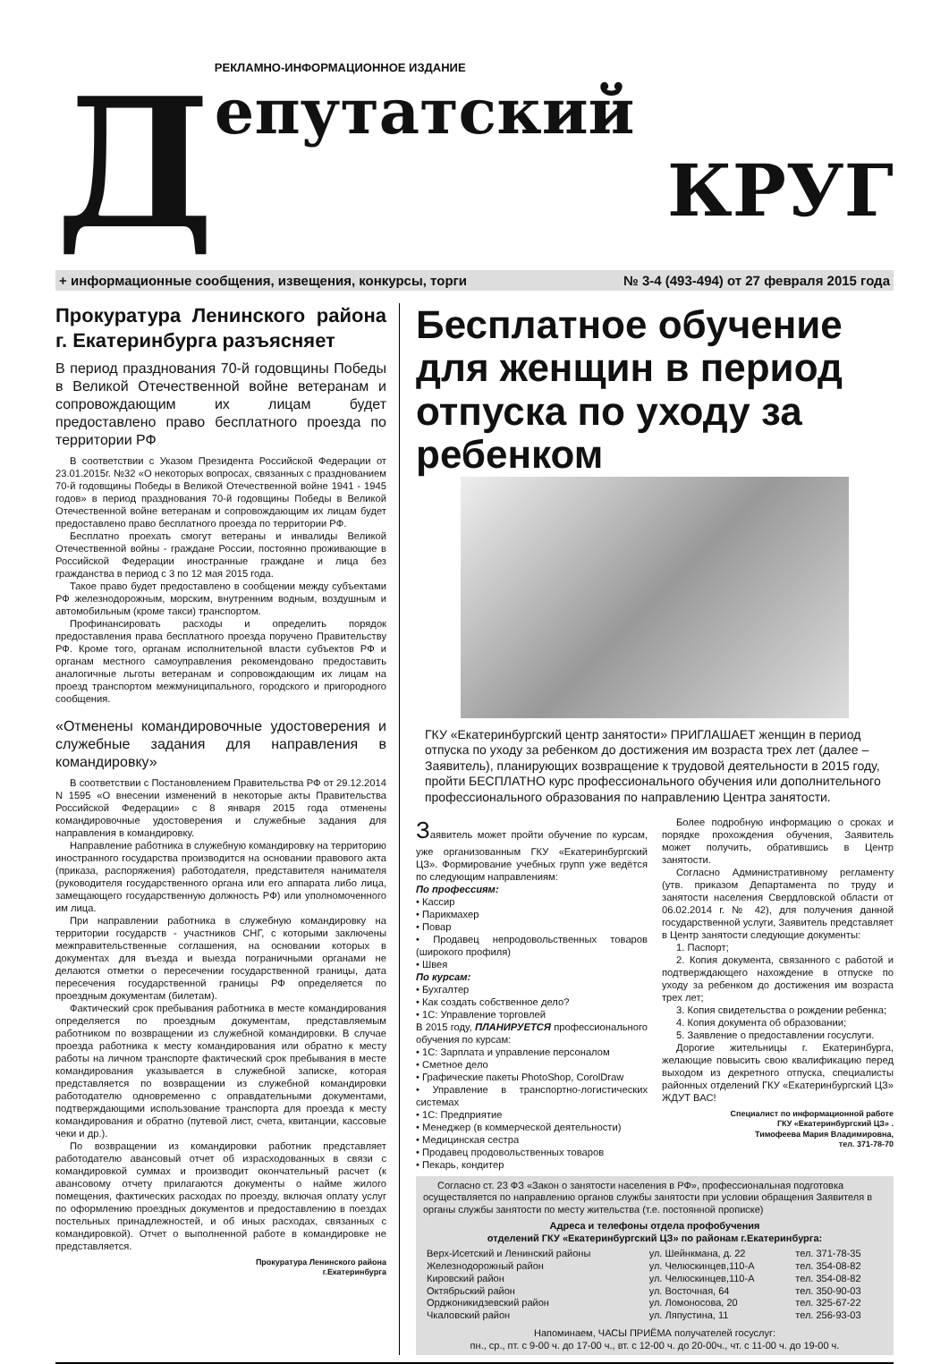Д
РЕКЛАМНО-ИНФОРМАЦИОННОЕ ИЗДАНИЕ
епутатский
КРУГ
+ информационные сообщения, извещения, конкурсы, торги № 3-4 (493-494) от 27 февраля 2015 года
Прокуратура Ленинского района г. Екатеринбурга разъясняет
В период празднования 70-й годовщины Победы в Великой Отечественной войне ветеранам и сопровождающим их лицам будет предоставлено право бесплатного проезда по территории РФ
В соответствии с Указом Президента Российской Федерации от 23.01.2015г. №32 «О некоторых вопросах, связанных с празднованием 70-й годовщины Победы в Великой Отечественной войне 1941 - 1945 годов» в период празднования 70-й годовщины Победы в Великой Отечественной войне ветеранам и сопровождающим их лицам будет предоставлено право бесплатного проезда по территории РФ.
Бесплатно проехать смогут ветераны и инвалиды Великой Отечественной войны - граждане России, постоянно проживающие в Российской Федерации иностранные граждане и лица без гражданства в период с 3 по 12 мая 2015 года.
Такое право будет предоставлено в сообщении между субъектами РФ железнодорожным, морским, внутренним водным, воздушным и автомобильным (кроме такси) транспортом.
Профинансировать расходы и определить порядок предоставления права бесплатного проезда поручено Правительству РФ. Кроме того, органам исполнительной власти субъектов РФ и органам местного самоуправления рекомендовано предоставить аналогичные льготы ветеранам и сопровождающим их лицам на проезд транспортом межмуниципального, городского и пригородного сообщения.
«Отменены командировочные удостоверения и служебные задания для направления в командировку»
В соответствии с Постановлением Правительства РФ от 29.12.2014 N 1595 «О внесении изменений в некоторые акты Правительства Российской Федерации» с 8 января 2015 года отменены командировочные удостоверения и служебные задания для направления в командировку.
Направление работника в служебную командировку на территорию иностранного государства производится на основании правового акта (приказа, распоряжения) работодателя, представителя нанимателя (руководителя государственного органа или его аппарата либо лица, замещающего государственную должность РФ) или уполномоченного им лица.
При направлении работника в служебную командировку на территории государств - участников СНГ, с которыми заключены межправительственные соглашения, на основании которых в документах для въезда и выезда пограничными органами не делаются отметки о пересечении государственной границы, дата пересечения государственной границы РФ определяется по проездным документам (билетам).
Фактический срок пребывания работника в месте командирования определяется по проездным документам, представляемым работником по возвращении из служебной командировки. В случае проезда работника к месту командирования или обратно к месту работы на личном транспорте фактический срок пребывания в месте командирования указывается в служебной записке, которая представляется по возвращении из служебной командировки работодателю одновременно с оправдательными документами, подтверждающими использование транспорта для проезда к месту командирования и обратно (путевой лист, счета, квитанции, кассовые чеки и др.).
По возвращении из командировки работник представляет работодателю авансовый отчет об израсходованных в связи с командировкой суммах и производит окончательный расчет (к авансовому отчету прилагаются документы о найме жилого помещения, фактических расходах по проезду, включая оплату услуг по оформлению проездных документов и предоставлению в поездах постельных принадлежностей, и об иных расходах, связанных с командировкой). Отчет о выполненной работе в командировке не представляется.
Прокуратура Ленинского района
г.Екатеринбурга
Бесплатное обучение для женщин в период отпуска по уходу за ребенком
ГКУ «Екатеринбургский центр занятости» ПРИГЛАШАЕТ женщин в период отпуска по уходу за ребенком до достижения им возраста трех лет (далее – Заявитель), планирующих возвращение к трудовой деятельности в 2015 году, пройти БЕСПЛАТНО курс профессионального обучения или дополнительного профессионального образования по направлению Центра занятости.
Заявитель может пройти обучение по курсам, уже организованным ГКУ «Екатеринбургский ЦЗ». Формирование учебных групп уже ведётся по следующим направлениям:
По профессиям:
• Кассир
• Парикмахер
• Повар
• Продавец непродовольственных товаров (широкого профиля)
• Швея
По курсам:
• Бухгалтер
• Как создать собственное дело?
• 1С: Управление торговлей
В 2015 году, ПЛАНИРУЕТСЯ профессионального обучения по курсам:
• 1С: Зарплата и управление персоналом
• Сметное дело
• Графические пакеты PhotoShop, CorolDraw
• Управление в транспортно-логистических системах
• 1С: Предприятие
• Менеджер (в коммерческой деятельности)
• Медицинская сестра
• Продавец продовольственных товаров
• Пекарь, кондитер
Более подробную информацию о сроках и порядке прохождения обучения, Заявитель может получить, обратившись в Центр занятости.
Согласно Административному регламенту (утв. приказом Департамента по труду и занятости населения Свердловской области от 06.02.2014 г. № 42), для получения данной государственной услуги, Заявитель представляет в Центр занятости следующие документы:
1. Паспорт;
2. Копия документа, связанного с работой и подтверждающего нахождение в отпуске по уходу за ребенком до достижения им возраста трех лет;
3. Копия свидетельства о рождении ребенка;
4. Копия документа об образовании;
5. Заявление о предоставлении госуслуги.
Дорогие жительницы г. Екатеринбурга, желающие повысить свою квалификацию перед выходом из декретного отпуска, специалисты районных отделений ГКУ «Екатеринбургский ЦЗ» ЖДУТ ВАС!
Специалист по информационной работе
ГКУ «Екатеринбургский ЦЗ» .
Тимофеева Мария Владимировна,
тел. 371-78-70
Согласно ст. 23 ФЗ «Закон о занятости населения в РФ», профессиональная подготовка осуществляется по направлению органов службы занятости при условии обращения Заявителя в органы службы занятости по месту жительства (т.е. постоянной прописке)
Адреса и телефоны отдела профобучения
отделений ГКУ «Екатеринбургский ЦЗ» по районам г.Екатеринбурга:
| Верх-Исетский и Ленинский районы | ул. Шейнкмана, д. 22 | тел. 371-78-35 |
| Железнодорожный район | ул. Челюскинцев,110-А | тел. 354-08-82 |
| Кировский район | ул. Челюскинцев,110-А | тел. 354-08-82 |
| Октябрьский район | ул. Восточная, 64 | тел. 350-90-03 |
| Орджоникидзевский район | ул. Ломоносова, 20 | тел. 325-67-22 |
| Чкаловский район | ул. Ляпустина, 11 | тел. 256-93-03 |
Напоминаем, ЧАСЫ ПРИЁМА получателей госуслуг:
пн., ср., пт. с 9-00 ч. до 17-00 ч., вт. с 12-00 ч. до 20-00ч., чт. с 11-00 ч. до 19-00 ч.